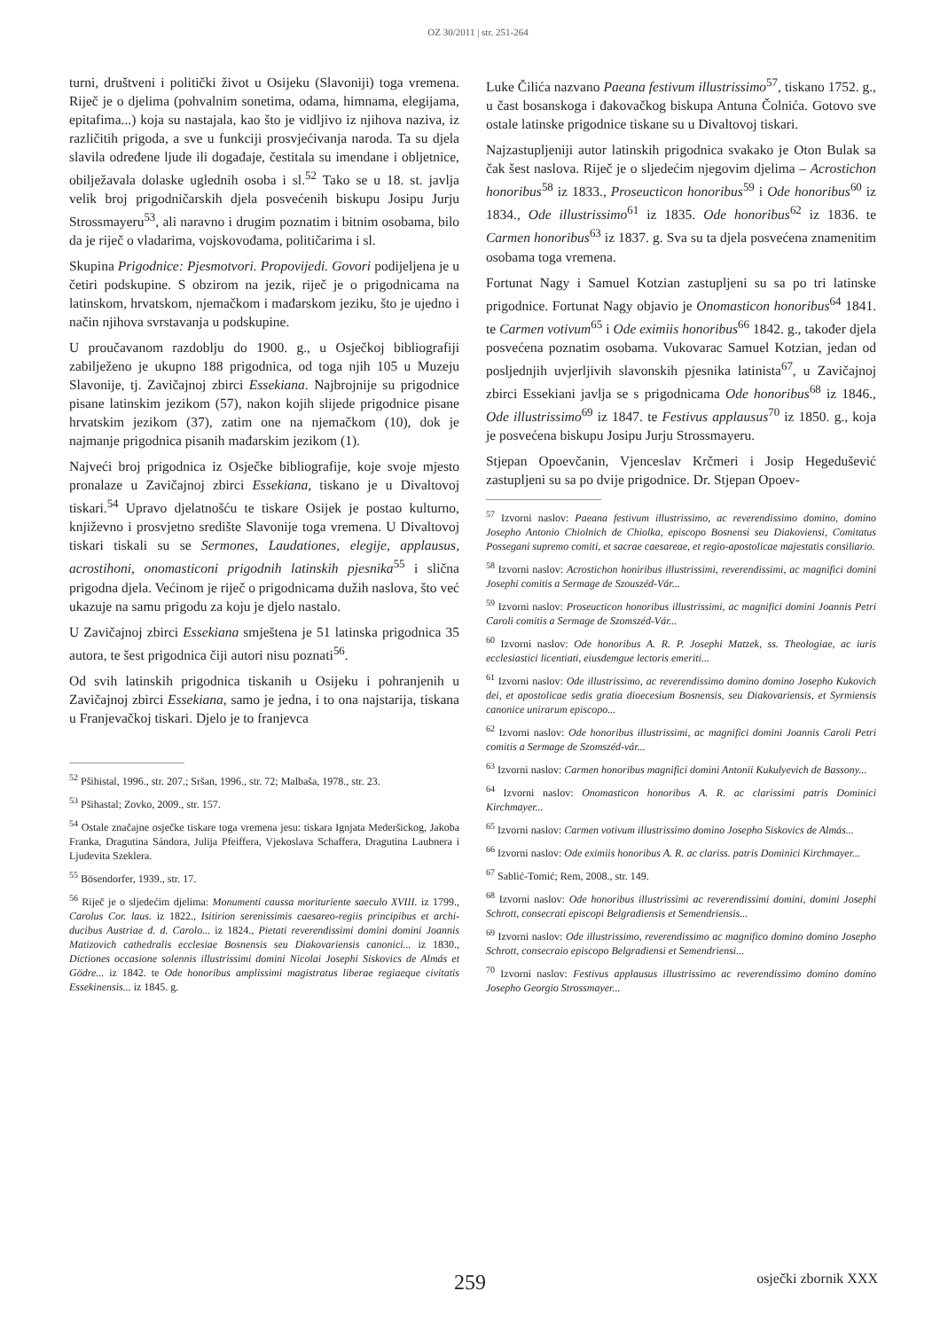OZ 30/2011 | str. 251-264
turni, društveni i politički život u Osijeku (Slavoniji) toga vremena. Riječ je o djelima (pohvalnim sonetima, odama, himnama, elegijama, epitafima...) koja su nastajala, kao što je vidljivo iz njihova naziva, iz različitih prigoda, a sve u funkciji prosvjećivanja naroda. Ta su djela slavila određene ljude ili događaje, čestitala su imendane i obljetnice, obilježavala dolaske uglednih osoba i sl.<sup>52</sup> Tako se u 18. st. javlja velik broj prigodničarskih djela posvećenih biskupu Josipu Jurju Strossmayeru<sup>53</sup>, ali naravno i drugim poznatim i bitnim osobama, bilo da je riječ o vladarima, vojskovođama, političarima i sl.
Skupina Prigodnice: Pjesmotvori. Propovijedi. Govori podijeljena je u četiri podskupine. S obzirom na jezik, riječ je o prigodnicama na latinskom, hrvatskom, njemačkom i mađarskom jeziku, što je ujedno i način njihova svrstavanja u podskupine.
U proučavanom razdoblju do 1900. g., u Osječkoj bibliografiji zabilježeno je ukupno 188 prigodnica, od toga njih 105 u Muzeju Slavonije, tj. Zavičajnoj zbirci Essekiana. Najbrojnije su prigodnice pisane latinskim jezikom (57), nakon kojih slijede prigodnice pisane hrvatskim jezikom (37), zatim one na njemačkom (10), dok je najmanje prigodnica pisanih mađarskim jezikom (1).
Najveći broj prigodnica iz Osječke bibliografije, koje svoje mjesto pronalaze u Zavičajnoj zbirci Essekiana, tiskano je u Divaltovoj tiskari.<sup>54</sup> Upravo djelatnošću te tiskare Osijek je postao kulturno, književno i prosvjetno središte Slavonije toga vremena. U Divaltovoj tiskari tiskali su se Sermones, Laudationes, elegije, applausus, acrostihoni, onomasticoni prigodnih latinskih pjesnika<sup>55</sup> i slična prigodna djela. Većinom je riječ o prigodnicama dužih naslova, što već ukazuje na samu prigodu za koju je djelo nastalo.
U Zavičajnoj zbirci Essekiana smještena je 51 latinska prigodnica 35 autora, te šest prigodnica čiji autori nisu poznati<sup>56</sup>.
Od svih latinskih prigodnica tiskanih u Osijeku i pohranjenih u Zavičajnoj zbirci Essekiana, samo je jedna, i to ona najstarija, tiskana u Franjevačkoj tiskari. Djelo je to franjevca
<sup>52</sup> Pšihistal, 1996., str. 207.; Sršan, 1996., str. 72; Malbaša, 1978., str. 23.
<sup>53</sup> Pšihastal; Zovko, 2009., str. 157.
<sup>54</sup> Ostale značajne osječke tiskare toga vremena jesu: tiskara Ignjata Mederšickog, Jakoba Franka, Dragutina Sándora, Julija Pfeiffera, Vjekoslava Schaffera, Dragutina Laubnera i Ljudevita Szeklera.
<sup>55</sup> Bösendorfer, 1939., str. 17.
<sup>56</sup> Riječ je o sljedećim djelima: Monumenti caussa morituriente saeculo XVIII. iz 1799., Carolus Cor. laus. iz 1822., Isitirion serenissimis caesareo-regiis principibus et archi-ducibus Austriae d. d. Carolo... iz 1824., Pietati reverendissimi domini domini Joannis Matizovich cathedralis ecclesiae Bosnensis seu Diakovariensis canonici... iz 1830., Dictiones occasione solennis illustrissimi domini Nicolai Josephi Siskovics de Almás et Gödre... iz 1842. te Ode honoribus amplissimi magistratus liberae regiaeque civitatis Essekinensis... iz 1845. g.
Luke Čilića nazvano Paeana festivum illustrissimo<sup>57</sup>, tiskano 1752. g., u čast bosanskoga i đakovačkog biskupa Antuna Čolnića. Gotovo sve ostale latinske prigodnice tiskane su u Divaltovoj tiskari.
Najzastupljeniji autor latinskih prigodnica svakako je Oton Bulak sa čak šest naslova. Riječ je o sljedećim njegovim djelima – Acrostichon honoribus<sup>58</sup> iz 1833., Proseucticon honoribus<sup>59</sup> i Ode honoribus<sup>60</sup> iz 1834., Ode illustrissimo<sup>61</sup> iz 1835. Ode honoribus<sup>62</sup> iz 1836. te Carmen honoribus<sup>63</sup> iz 1837. g. Sva su ta djela posvećena znamenitim osobama toga vremena.
Fortunat Nagy i Samuel Kotzian zastupljeni su sa po tri latinske prigodnice. Fortunat Nagy objavio je Onomasticon honoribus<sup>64</sup> 1841. te Carmen votivum<sup>65</sup> i Ode eximiis honoribus<sup>66</sup> 1842. g., također djela posvećena poznatim osobama. Vukovarac Samuel Kotzian, jedan od posljednjih uvjerljivih slavonskih pjesnika latinista<sup>67</sup>, u Zavičajnoj zbirci Essekiani javlja se s prigodnicama Ode honoribus<sup>68</sup> iz 1846., Ode illustrissimo<sup>69</sup> iz 1847. te Festivus applausus<sup>70</sup> iz 1850. g., koja je posvećena biskupu Josipu Jurju Strossmayeru.
Stjepan Opoevčanin, Vjenceslav Krčmeri i Josip Hegedušević zastupljeni su sa po dvije prigodnice. Dr. Stjepan Opoev-
<sup>57</sup> Izvorni naslov: Paeana festivum illustrissimo, ac reverendissimo domino, domino Josepho Antonio Chiolnich de Chiolka, episcopo Bosnensi seu Diakoviensi, Comitatus Possegani supremo comiti, et sacrae caesareae, et regio-apostolicae majestatis consiliario.
<sup>58</sup> Izvorni naslov: Acrostichon honiribus illustrissimi, reverendissimi, ac magnifici domini Josephi comitis a Sermage de Szouszéd-Vár...
<sup>59</sup> Izvorni naslov: Proseucticon honoribus illustrissimi, ac magnifici domini Joannis Petri Caroli comitis a Sermage de Szomszéd-Vár...
<sup>60</sup> Izvorni naslov: Ode honoribus A. R. P. Josephi Matzek, ss. Theologiae, ac iuris ecclesiastici licentiati, eiusdemgue lectoris emeriti...
<sup>61</sup> Izvorni naslov: Ode illustrissimo, ac reverendissimo domino domino Josepho Kukovich dei, et apostolicae sedis gratia dioecesium Bosnensis, seu Diakovariensis, et Syrmiensis canonice unirarum episcopo...
<sup>62</sup> Izvorni naslov: Ode honoribus illustrissimi, ac magnifici domini Joannis Caroli Petri comitis a Sermage de Szomszéd-vár...
<sup>63</sup> Izvorni naslov: Carmen honoribus magnifici domini Antonii Kukulyevich de Bassony...
<sup>64</sup> Izvorni naslov: Onomasticon honoribus A. R. ac clarissimi patris Dominici Kirchmayer...
<sup>65</sup> Izvorni naslov: Carmen votivum illustrissimo domino Josepho Siskovics de Almás...
<sup>66</sup> Izvorni naslov: Ode eximiis honoribus A. R. ac clariss. patris Dominici Kirchmayer...
<sup>67</sup> Sablić-Tomić; Rem, 2008., str. 149.
<sup>68</sup> Izvorni naslov: Ode honoribus illustrissimi ac reverendissimi domini, domini Josephi Schrott, consecrati episcopi Belgradiensis et Semendriensis...
<sup>69</sup> Izvorni naslov: Ode illustrissimo, reverendissimo ac magnifico domino domino Josepho Schrott, consecraio episcopo Belgradiensi et Semendriensi...
<sup>70</sup> Izvorni naslov: Festivus applausus illustrissimo ac reverendissimo domino domino Josepho Georgio Strossmayer...
259
osječki zbornik XXX